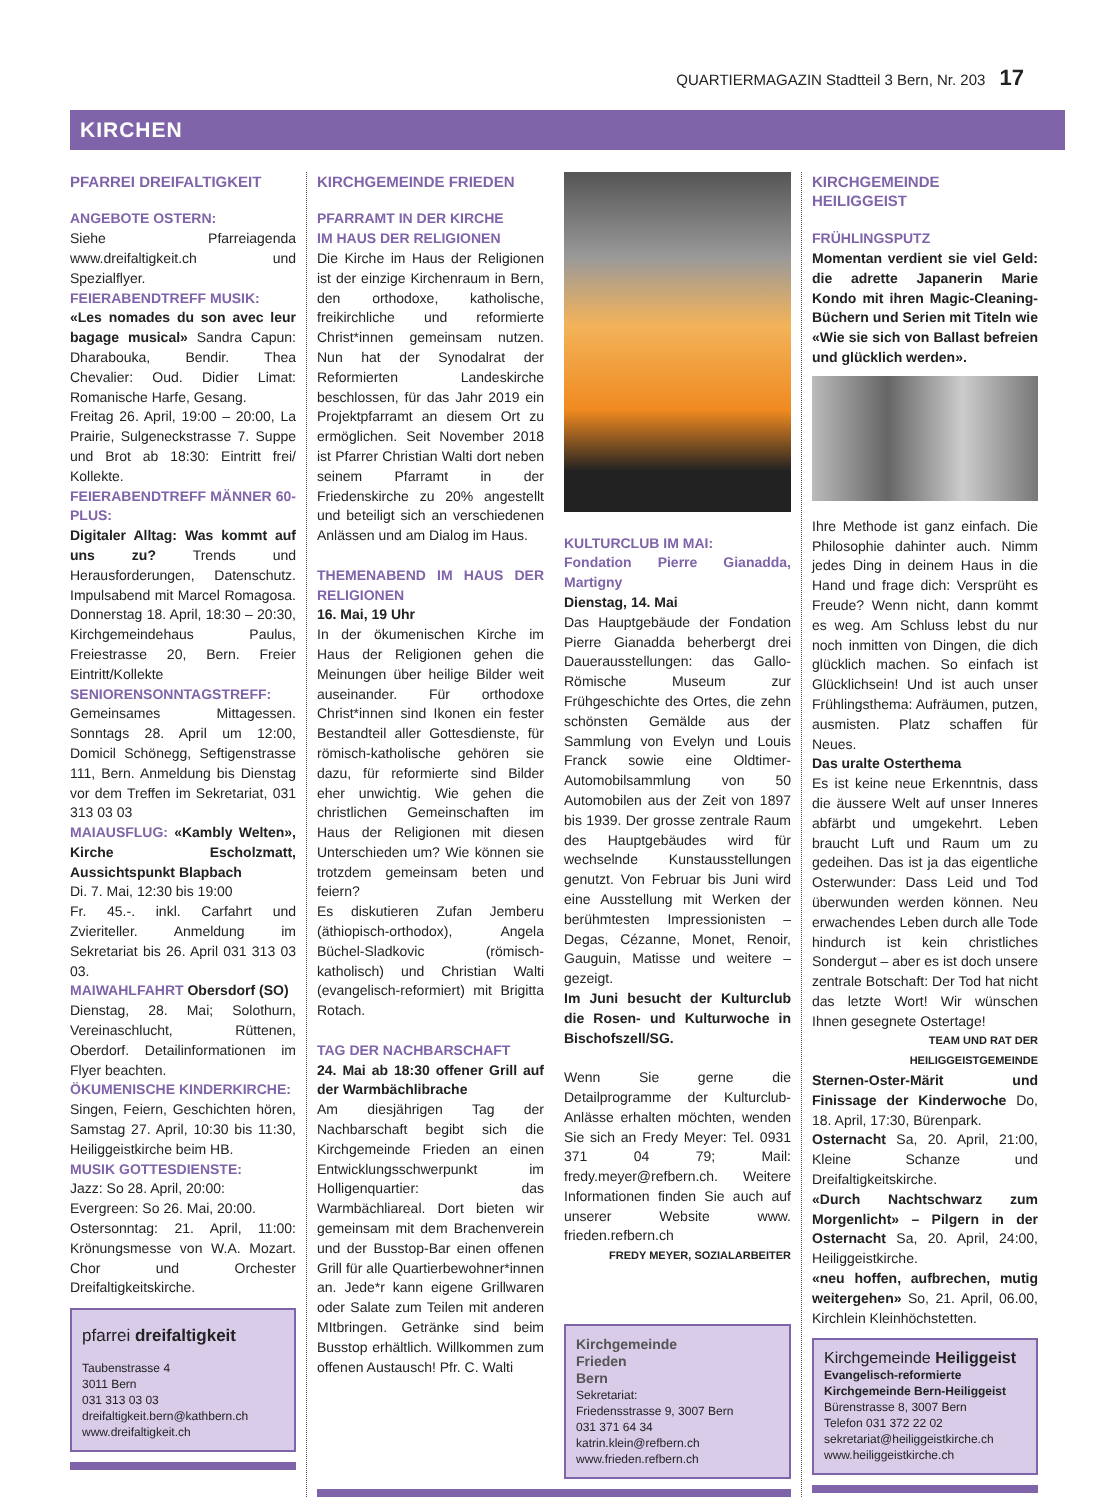QUARTIERMAGAZIN Stadtteil 3 Bern, Nr. 203 17
KIRCHEN
PFARREI DREIFALTIGKEIT
ANGEBOTE OSTERN:
Siehe Pfarreiagenda www.dreifaltigkeit.ch und Spezialflyer.
FEIERABENDTREFF MUSIK:
«Les nomades du son avec leur bagage musical» Sandra Capun: Dharabouka, Bendir. Thea Chevalier: Oud. Didier Limat: Romanische Harfe, Gesang.
Freitag 26. April, 19:00 – 20:00, La Prairie, Sulgeneckstrasse 7. Suppe und Brot ab 18:30: Eintritt frei/ Kollekte.
FEIERABENDTREFF MÄNNER 60-PLUS:
Digitaler Alltag: Was kommt auf uns zu? Trends und Herausforderungen, Datenschutz. Impulsabend mit Marcel Romagosa. Donnerstag 18. April, 18:30 – 20:30, Kirchgemeindehaus Paulus, Freiestrasse 20, Bern. Freier Eintritt/Kollekte
SENIORENSONNTAGSTREFF:
Gemeinsames Mittagessen. Sonntags 28. April um 12:00, Domicil Schönegg, Seftigenstrasse 111, Bern. Anmeldung bis Dienstag vor dem Treffen im Sekretariat, 031 313 03 03
MAIAUSFLUG: «Kambly Welten», Kirche Escholzmatt, Aussichtspunkt Blapbach
Di. 7. Mai, 12:30 bis 19:00
Fr. 45.-. inkl. Carfahrt und Zvieriteller. Anmeldung im Sekretariat bis 26. April 031 313 03 03.
MAIWAHLFAHRT Obersdorf (SO)
Dienstag, 28. Mai; Solothurn, Vereinaschlucht, Rüttenen, Oberdorf. Detailinformationen im Flyer beachten.
ÖKUMENISCHE KINDERKIRCHE:
Singen, Feiern, Geschichten hören, Samstag 27. April, 10:30 bis 11:30, Heiliggeistkirche beim HB.
MUSIK GOTTESDIENSTE:
Jazz: So 28. April, 20:00:
Evergreen: So 26. Mai, 20:00.
Ostersonntag: 21. April, 11:00: Krönungsmesse von W.A. Mozart. Chor und Orchester Dreifaltigkeitskirche.
pfarrei dreifaltigkeit
Taubenstrasse 4
3011 Bern
031 313 03 03
dreifaltigkeit.bern@kathbern.ch
www.dreifaltigkeit.ch
KIRCHGEMEINDE FRIEDEN
PFARRAMT IN DER KIRCHE
IM HAUS DER RELIGIONEN
Die Kirche im Haus der Religionen ist der einzige Kirchenraum in Bern, den orthodoxe, katholische, freikirchliche und reformierte Christ*innen gemeinsam nutzen. Nun hat der Synodalrat der Reformierten Landeskirche beschlossen, für das Jahr 2019 ein Projektpfarramt an diesem Ort zu ermöglichen. Seit November 2018 ist Pfarrer Christian Walti dort neben seinem Pfarramt in der Friedenskirche zu 20% angestellt und beteiligt sich an verschiedenen Anlässen und am Dialog im Haus.
THEMENABEND IM HAUS DER RELIGIONEN
16. Mai, 19 Uhr
In der ökumenischen Kirche im Haus der Religionen gehen die Meinungen über heilige Bilder weit auseinander. Für orthodoxe Christ*innen sind Ikonen ein fester Bestandteil aller Gottesdienste, für römisch-katholische gehören sie dazu, für reformierte sind Bilder eher unwichtig. Wie gehen die christlichen Gemeinschaften im Haus der Religionen mit diesen Unterschieden um? Wie können sie trotzdem gemeinsam beten und feiern?
Es diskutieren Zufan Jemberu (äthiopisch-orthodox), Angela Büchel-Sladkovic (römisch-katholisch) und Christian Walti (evangelisch-reformiert) mit Brigitta Rotach.
TAG DER NACHBARSCHAFT
24. Mai ab 18:30 offener Grill auf der Warmbächlibrache
Am diesjährigen Tag der Nachbarschaft begibt sich die Kirchgemeinde Frieden an einen Entwicklungsschwerpunkt im Holligenquartier: das Warmbächliareal. Dort bieten wir gemeinsam mit dem Brachenverein und der Busstop-Bar einen offenen Grill für alle Quartierbewohner*innen an. Jede*r kann eigene Grillwaren oder Salate zum Teilen mit anderen MItbringen. Getränke sind beim Busstop erhältlich. Willkommen zum offenen Austausch! Pfr. C. Walti
KULTURCLUB IM MAI:
Fondation Pierre Gianadda, Martigny
Dienstag, 14. Mai
Das Hauptgebäude der Fondation Pierre Gianadda beherbergt drei Dauerausstellungen: das Gallo-Römische Museum zur Frühgeschichte des Ortes, die zehn schönsten Gemälde aus der Sammlung von Evelyn und Louis Franck sowie eine Oldtimer-Automobilsammlung von 50 Automobilen aus der Zeit von 1897 bis 1939. Der grosse zentrale Raum des Hauptgebäudes wird für wechselnde Kunstausstellungen genutzt. Von Februar bis Juni wird eine Ausstellung mit Werken der berühmtesten Impressionisten – Degas, Cézanne, Monet, Renoir, Gauguin, Matisse und weitere – gezeigt.
Im Juni besucht der Kulturclub die Rosen- und Kulturwoche in Bischofszell/SG.
Wenn Sie gerne die Detailprogramme der Kulturclub-Anlässe erhalten möchten, wenden Sie sich an Fredy Meyer: Tel. 0931 371 04 79; Mail: fredy.meyer@refbern.ch. Weitere Informationen finden Sie auch auf unserer Website www. frieden.refbern.ch
FREDY MEYER, SOZIALARBEITER
Kirchgemeinde
Frieden
Bern
Sekretariat:
Friedensstrasse 9, 3007 Bern
031 371 64 34
katrin.klein@refbern.ch
www.frieden.refbern.ch
KIRCHGEMEINDE HEILIGGEIST
FRÜHLINGSPUTZ
Momentan verdient sie viel Geld: die adrette Japanerin Marie Kondo mit ihren Magic-Cleaning-Büchern und Serien mit Titeln wie «Wie sie sich von Ballast befreien und glücklich werden».
Ihre Methode ist ganz einfach. Die Philosophie dahinter auch. Nimm jedes Ding in deinem Haus in die Hand und frage dich: Versprüht es Freude? Wenn nicht, dann kommt es weg. Am Schluss lebst du nur noch inmitten von Dingen, die dich glücklich machen. So einfach ist Glücklichsein! Und ist auch unser Frühlingsthema: Aufräumen, putzen, ausmisten. Platz schaffen für Neues.
Das uralte Osterthema
Es ist keine neue Erkenntnis, dass die äussere Welt auf unser Inneres abfärbt und umgekehrt. Leben braucht Luft und Raum um zu gedeihen. Das ist ja das eigentliche Osterwunder: Dass Leid und Tod überwunden werden können. Neu erwachendes Leben durch alle Tode hindurch ist kein christliches Sondergut – aber es ist doch unsere zentrale Botschaft: Der Tod hat nicht das letzte Wort! Wir wünschen Ihnen gesegnete Ostertage!
TEAM UND RAT DER HEILIGGEISTGEMEINDE
Sternen-Oster-Märit und Finissage der Kinderwoche Do, 18. April, 17:30, Bürenpark.
Osternacht Sa, 20. April, 21:00, Kleine Schanze und Dreifaltigkeitskirche.
«Durch Nachtschwarz zum Morgenlicht» – Pilgern in der Osternacht Sa, 20. April, 24:00, Heiliggeistkirche.
«neu hoffen, aufbrechen, mutig weitergehen» So, 21. April, 06.00, Kirchlein Kleinhöchstetten.
Kirchgemeinde Heiliggeist
Evangelisch-reformierte Kirchgemeinde Bern-Heiliggeist
Bürenstrasse 8, 3007 Bern
Telefon 031 372 22 02
sekretariat@heiliggeistkirche.ch
www.heiliggeistkirche.ch